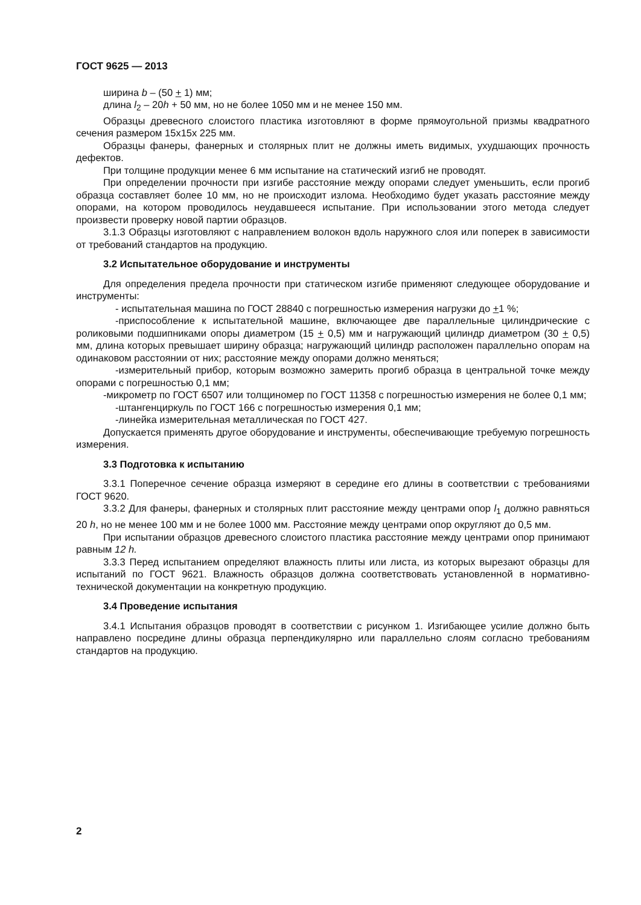ГОСТ 9625 — 2013
ширина b – (50 + 1) мм;
длина l<sub>2</sub> – 20h + 50 мм, но не более 1050 мм и не менее 150 мм.
Образцы древесного слоистого пластика изготовляют в форме прямоугольной призмы квадратного сечения размером 15x15x 225 мм.
Образцы фанеры, фанерных и столярных плит не должны иметь видимых, ухудшающих прочность дефектов.
При толщине продукции менее 6 мм испытание на статический изгиб не проводят.
При определении прочности при изгибе расстояние между опорами следует уменьшить, если прогиб образца составляет более 10 мм, но не происходит излома. Необходимо будет указать расстояние между опорами, на котором проводилось неудавшееся испытание. При использовании этого метода следует произвести проверку новой партии образцов.
3.1.3 Образцы изготовляют с направлением волокон вдоль наружного слоя или поперек в зависимости от требований стандартов на продукцию.
3.2 Испытательное оборудование и инструменты
Для определения предела прочности при статическом изгибе применяют следующее оборудование и инструменты:
- испытательная машина по ГОСТ 28840 с погрешностью измерения нагрузки до +1 %;
-приспособление к испытательной машине, включающее две параллельные цилиндрические с роликовыми подшипниками опоры диаметром (15 + 0,5) мм и нагружающий цилиндр диаметром (30 + 0,5) мм, длина которых превышает ширину образца; нагружающий цилиндр расположен параллельно опорам на одинаковом расстоянии от них; расстояние между опорами должно меняться;
-измерительный прибор, которым возможно замерить прогиб образца в центральной точке между опорами с погрешностью 0,1 мм;
-микрометр по ГОСТ 6507 или толщиномер по ГОСТ 11358 с погрешностью измерения не более 0,1 мм;
-штангенциркуль по ГОСТ 166 с погрешностью измерения 0,1 мм;
-линейка измерительная металлическая по ГОСТ 427.
Допускается применять другое оборудование и инструменты, обеспечивающие требуемую погрешность измерения.
3.3 Подготовка к испытанию
3.3.1 Поперечное сечение образца измеряют в середине его длины в соответствии с требованиями ГОСТ 9620.
3.3.2 Для фанеры, фанерных и столярных плит расстояние между центрами опор l<sub>1</sub> должно равняться 20 h, но не менее 100 мм и не более 1000 мм. Расстояние между центрами опор округляют до 0,5 мм.
При испытании образцов древесного слоистого пластика расстояние между центрами опор принимают равным 12 h.
3.3.3 Перед испытанием определяют влажность плиты или листа, из которых вырезают образцы для испытаний по ГОСТ 9621. Влажность образцов должна соответствовать установленной в нормативно-технической документации на конкретную продукцию.
3.4 Проведение испытания
3.4.1 Испытания образцов проводят в соответствии с рисунком 1. Изгибающее усилие должно быть направлено посредине длины образца перпендикулярно или параллельно слоям согласно требованиям стандартов на продукцию.
2